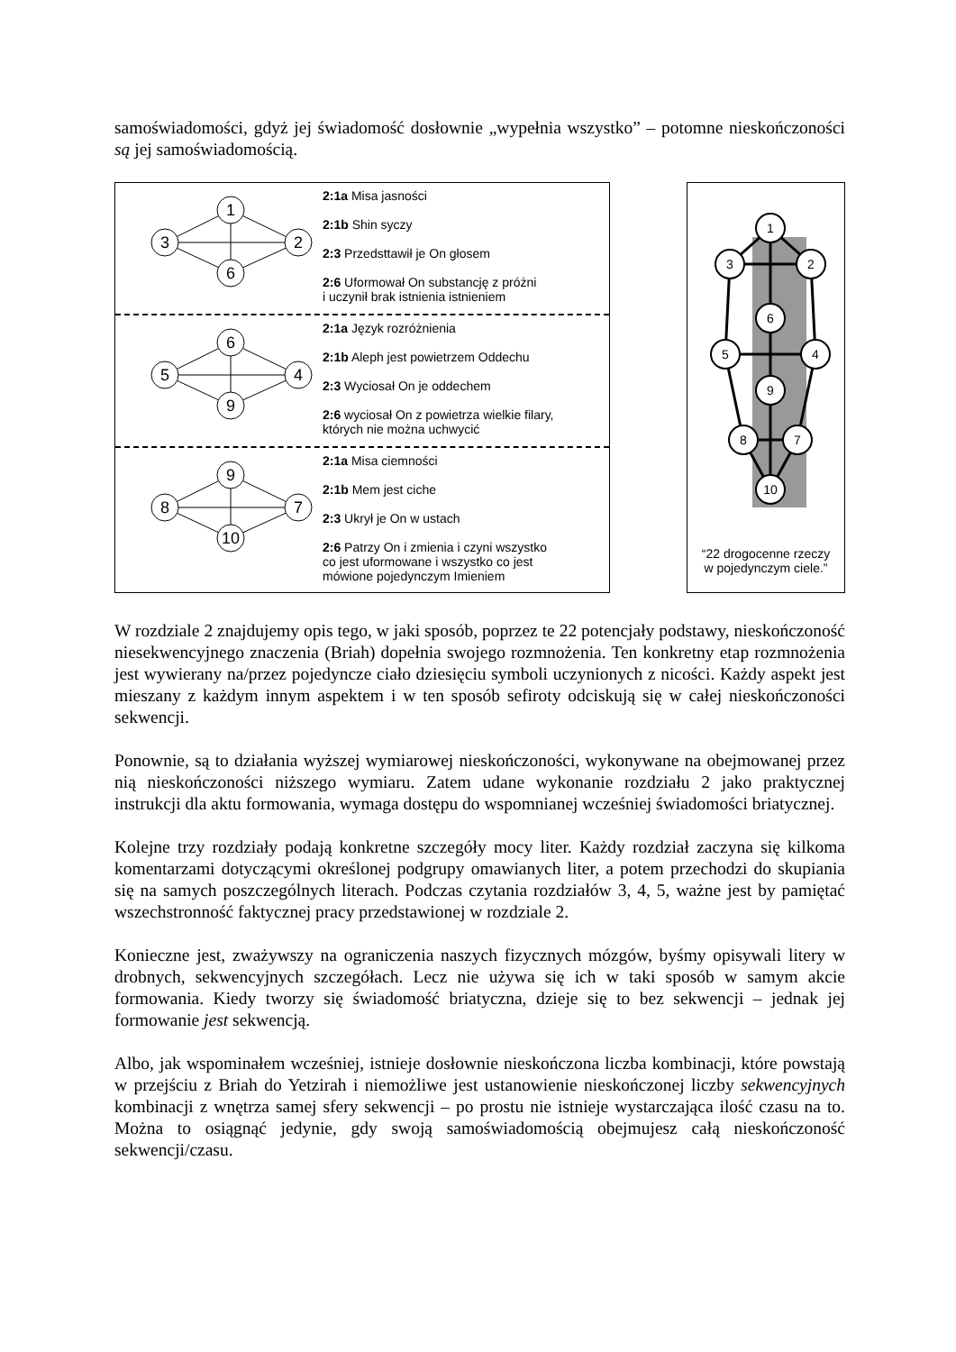samoświadomości, gdyż jej świadomość dosłownie „wypełnia wszystko” – potomne nieskończoności są jej samoświadomością.
1
3
2
6
2:1a Misa jasności
2:1b Shin syczy
2:3 Przedsttawił je On głosem
2:6 Uformował On substancję z próżni
i uczynił brak istnienia istnieniem
6
5
4
9
2:1a Język rozróżnienia
2:1b Aleph jest powietrzem Oddechu
2:3 Wyciosał On je oddechem
2:6 wyciosał On z powietrza wielkie filary,
których nie można uchwycić
9
8
7
10
2:1a Misa ciemności
2:1b Mem jest ciche
2:3 Ukrył je On w ustach
2:6 Patrzy On i zmienia i czyni wszystko
co jest uformowane i wszystko co jest
mówione pojedynczym Imieniem
1
3
2
6
5
4
9
8
7
10
“22 drogocenne rzeczy
w pojedynczym ciele.”
W rozdziale 2 znajdujemy opis tego, w jaki sposób, poprzez te 22 potencjały podstawy, nieskończoność niesekwencyjnego znaczenia (Briah) dopełnia swojego rozmnożenia. Ten konkretny etap rozmnożenia jest wywierany na/przez pojedyncze ciało dziesięciu symboli uczynionych z nicości. Każdy aspekt jest mieszany z każdym innym aspektem i w ten sposób sefiroty odciskują się w całej nieskończoności sekwencji.
Ponownie, są to działania wyższej wymiarowej nieskończoności, wykonywane na obejmowanej przez nią nieskończoności niższego wymiaru. Zatem udane wykonanie rozdziału 2 jako praktycznej instrukcji dla aktu formowania, wymaga dostępu do wspomnianej wcześniej świadomości briatycznej.
Kolejne trzy rozdziały podają konkretne szczegóły mocy liter. Każdy rozdział zaczyna się kilkoma komentarzami dotyczącymi określonej podgrupy omawianych liter, a potem przechodzi do skupiania się na samych poszczególnych literach. Podczas czytania rozdziałów 3, 4, 5, ważne jest by pamiętać wszechstronność faktycznej pracy przedstawionej w rozdziale 2.
Konieczne jest, zważywszy na ograniczenia naszych fizycznych mózgów, byśmy opisywali litery w drobnych, sekwencyjnych szczegółach. Lecz nie używa się ich w taki sposób w samym akcie formowania. Kiedy tworzy się świadomość briatyczna, dzieje się to bez sekwencji – jednak jej formowanie jest sekwencją.
Albo, jak wspominałem wcześniej, istnieje dosłownie nieskończona liczba kombinacji, które powstają w przejściu z Briah do Yetzirah i niemożliwe jest ustanowienie nieskończonej liczby sekwencyjnych kombinacji z wnętrza samej sfery sekwencji – po prostu nie istnieje wystarczająca ilość czasu na to. Można to osiągnąć jedynie, gdy swoją samoświadomością obejmujesz całą nieskończoność sekwencji/czasu.